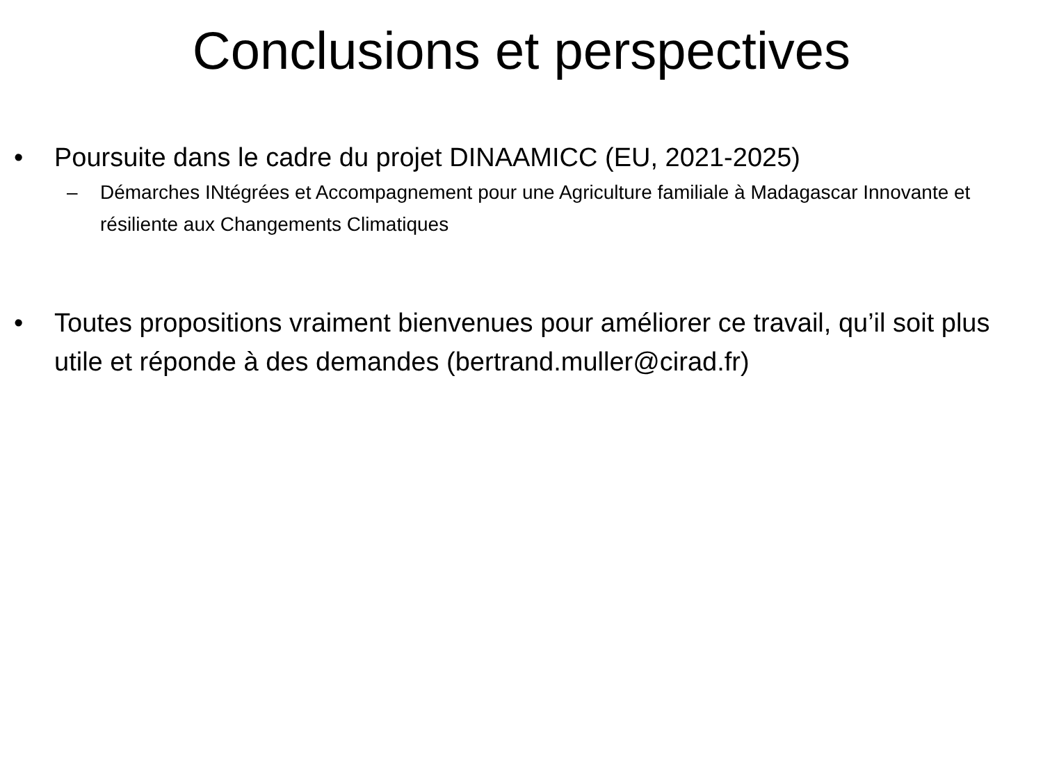Conclusions et perspectives
• Poursuite dans le cadre du projet DINAAMICC (EU, 2021-2025)
– Démarches INtégrées et Accompagnement pour une Agriculture familiale à Madagascar Innovante et résiliente aux Changements Climatiques
• Toutes propositions vraiment bienvenues pour améliorer ce travail, qu’il soit plus utile et réponde à des demandes (bertrand.muller@cirad.fr)